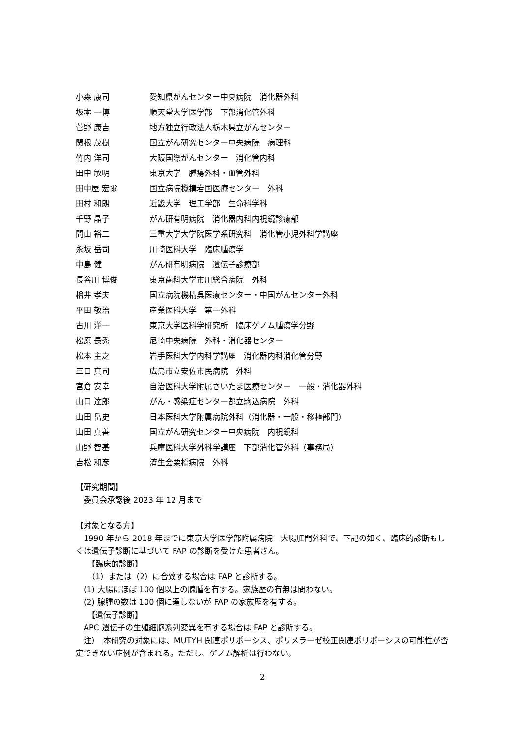| 小森 康司 | 愛知県がんセンター中央病院 消化器外科 |
| 坂本 一博 | 順天堂大学医学部 下部消化管外科 |
| 菅野 康吉 | 地方独立行政法人栃木県立がんセンター |
| 関根 茂樹 | 国立がん研究センター中央病院 病理科 |
| 竹内 洋司 | 大阪国際がんセンター 消化管内科 |
| 田中 敏明 | 東京大学 腫瘍外科・血管外科 |
| 田中屋 宏爾 | 国立病院機構岩国医療センター 外科 |
| 田村 和朗 | 近畿大学 理工学部 生命科学科 |
| 千野 晶子 | がん研有明病院 消化器内科内視鏡診療部 |
| 問山 裕二 | 三重大学大学院医学系研究科 消化管小児外科学講座 |
| 永坂 岳司 | 川崎医科大学 臨床腫瘍学 |
| 中島 健 | がん研有明病院 遺伝子診療部 |
| 長谷川 博俊 | 東京歯科大学市川総合病院 外科 |
| 檜井 孝夫 | 国立病院機構呉医療センター・中国がんセンター外科 |
| 平田 敬治 | 産業医科大学 第一外科 |
| 古川 洋一 | 東京大学医科学研究所 臨床ゲノム腫瘍学分野 |
| 松原 長秀 | 尼崎中央病院 外科・消化器センター |
| 松本 主之 | 岩手医科大学内科学講座 消化器内科消化管分野 |
| 三口 真司 | 広島市立安佐市民病院 外科 |
| 宮倉 安幸 | 自治医科大学附属さいたま医療センター 一般・消化器外科 |
| 山口 達郎 | がん・感染症センター都立駒込病院 外科 |
| 山田 岳史 | 日本医科大学附属病院外科（消化器・一般・移植部門） |
| 山田 真善 | 国立がん研究センター中央病院 内視鏡科 |
| 山野 智基 | 兵庫医科大学外科学講座 下部消化管外科（事務局） |
| 吉松 和彦 | 済生会栗橋病院 外科 |
【研究期間】
　委員会承認後 2023 年 12 月まで
【対象となる方】
　1990 年から 2018 年までに東京大学医学部附属病院　大腸肛門外科で、下記の如く、臨床的診断もしくは遺伝子診断に基づいて FAP の診断を受けた患者さん。
　　【臨床的診断】
　　（1）または（2）に合致する場合は FAP と診断する。
　(1) 大腸にほぼ 100 個以上の腺腫を有する。家族歴の有無は問わない。
　(2) 腺腫の数は 100 個に達しないが FAP の家族歴を有する。
　　【遺伝子診断】
　APC 遺伝子の生殖細胞系列変異を有する場合は FAP と診断する。
　注）　本研究の対象には、MUTYH 関連ポリポーシス、ポリメラーゼ校正関連ポリポーシスの可能性が否定できない症例が含まれる。ただし、ゲノム解析は行わない。
2